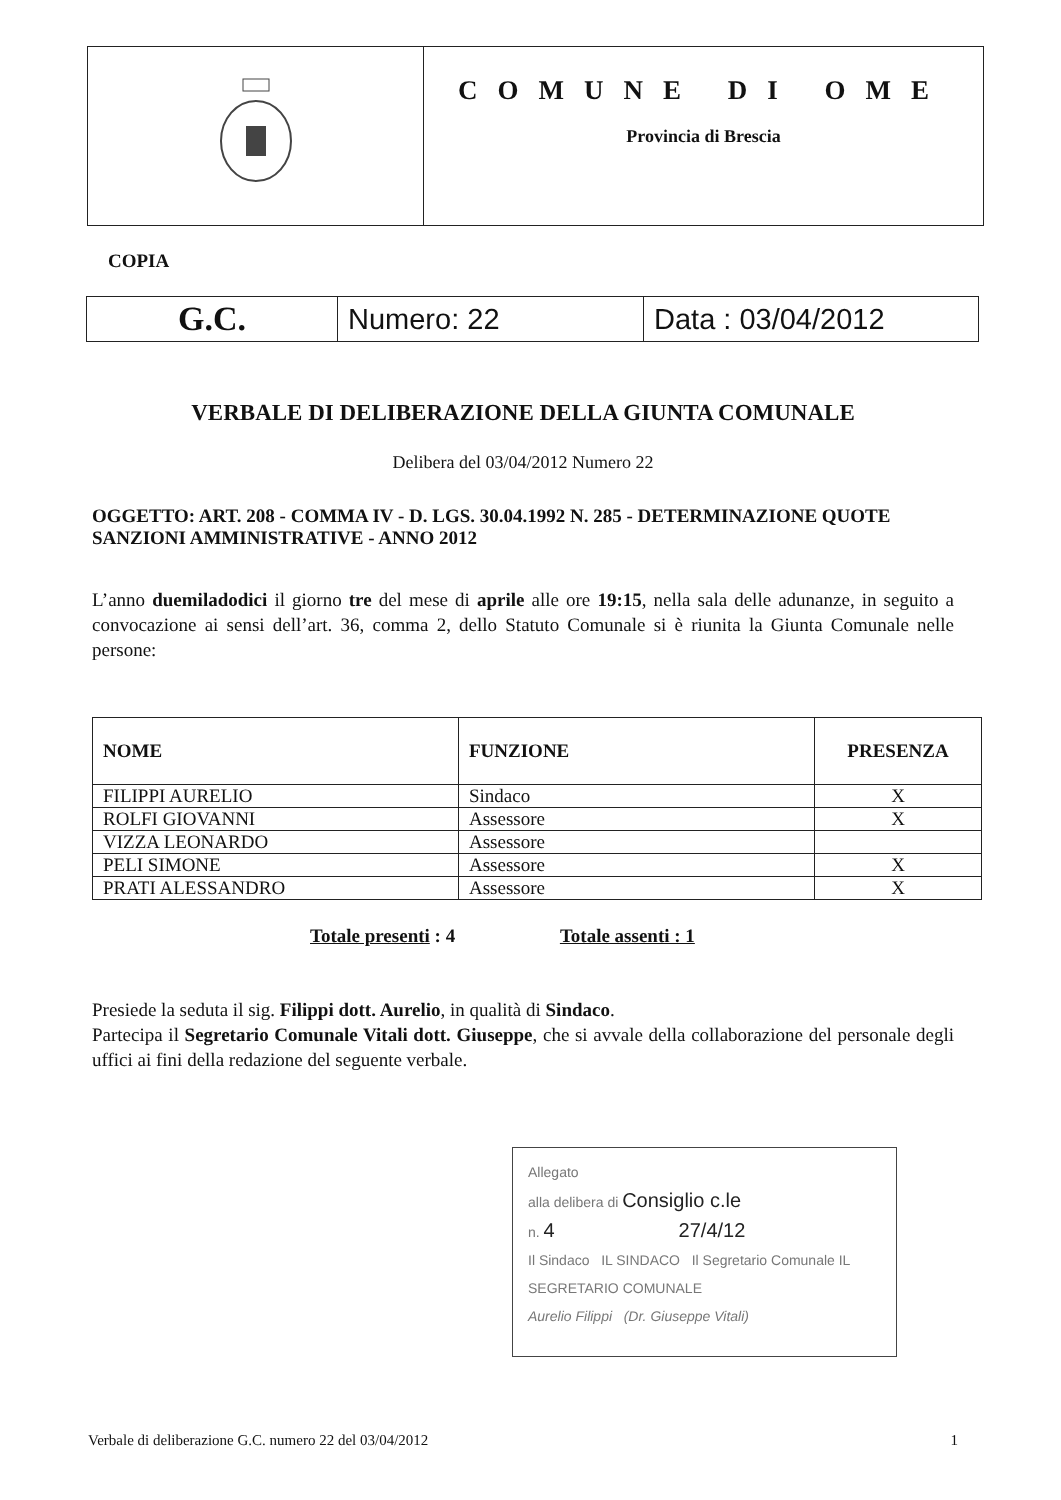COMUNE DI OME
Provincia di Brescia
COPIA
| G.C. | Numero: 22 | Data : 03/04/2012 |
VERBALE DI DELIBERAZIONE DELLA GIUNTA COMUNALE
Delibera del 03/04/2012 Numero 22
OGGETTO: ART. 208 - COMMA IV - D. LGS. 30.04.1992 N. 285 - DETERMINAZIONE QUOTE SANZIONI AMMINISTRATIVE - ANNO 2012
L’anno duemiladodici il giorno tre del mese di aprile alle ore 19:15, nella sala delle adunanze, in seguito a convocazione ai sensi dell’art. 36, comma 2, dello Statuto Comunale si è riunita la Giunta Comunale nelle persone:
| NOME | FUNZIONE | PRESENZA |
| --- | --- | --- |
| FILIPPI AURELIO | Sindaco | X |
| ROLFI GIOVANNI | Assessore | X |
| VIZZA LEONARDO | Assessore | |
| PELI SIMONE | Assessore | X |
| PRATI ALESSANDRO | Assessore | X |
Totale presenti : 4 Totale assenti : 1
Presiede la seduta il sig. Filippi dott. Aurelio, in qualità di Sindaco.
Partecipa il Segretario Comunale Vitali dott. Giuseppe, che si avvale della collaborazione del personale degli uffici ai fini della redazione del seguente verbale.
Allegato
alla delibera di Consiglio c.le
n. 4 27/4/12
Il Sindaco IL SINDACO Il Segretario Comunale IL SEGRETARIO COMUNALE
Aurelio Filippi (Dr. Giuseppe Vitali)
Verbale di deliberazione G.C. numero 22 del 03/04/2012 1